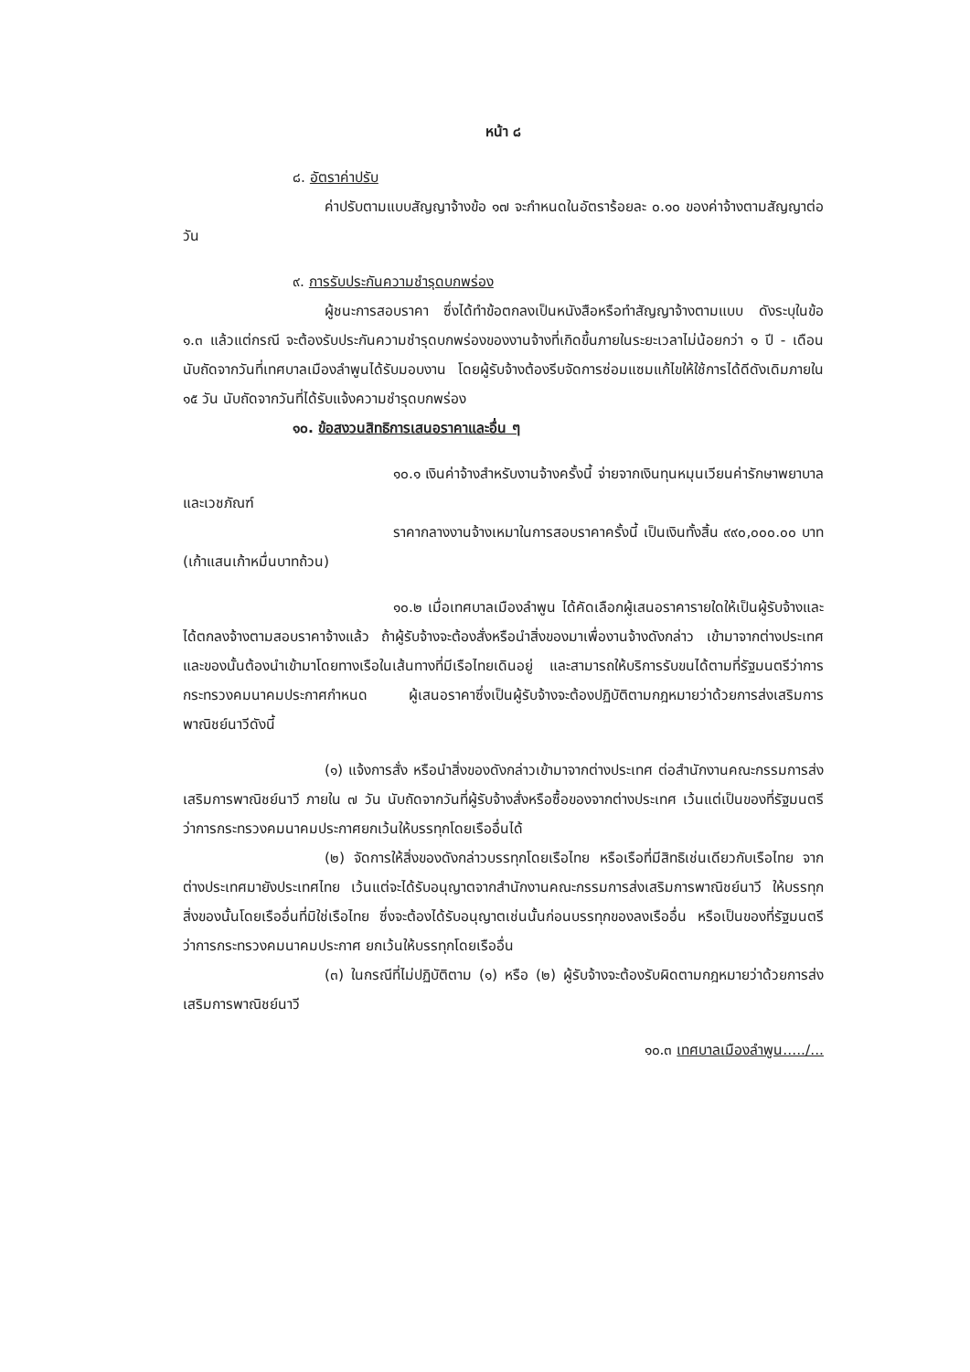หน้า ๘
๘. อัตราค่าปรับ
ค่าปรับตามแบบสัญญาจ้างข้อ ๑๗ จะกำหนดในอัตราร้อยละ ๐.๑๐ ของค่าจ้างตามสัญญาต่อวัน
๙. การรับประกันความชำรุดบกพร่อง
ผู้ชนะการสอบราคา ซึ่งได้ทำข้อตกลงเป็นหนังสือหรือทำสัญญาจ้างตามแบบ ดังระบุในข้อ ๑.๓ แล้วแต่กรณี จะต้องรับประกันความชำรุดบกพร่องของงานจ้างที่เกิดขึ้นภายในระยะเวลาไม่น้อยกว่า ๑ ปี - เดือน นับถัดจากวันที่เทศบาลเมืองลำพูนได้รับมอบงาน โดยผู้รับจ้างต้องรีบจัดการซ่อมแซมแก้ไขให้ใช้การได้ดีดังเดิมภายใน ๑๕ วัน นับถัดจากวันที่ได้รับแจ้งความชำรุดบกพร่อง
๑๐. ข้อสงวนสิทธิการเสนอราคาและอื่น ๆ
๑๐.๑ เงินค่าจ้างสำหรับงานจ้างครั้งนี้ จ่ายจากเงินทุนหมุนเวียนค่ารักษาพยาบาลและเวชภัณฑ์
ราคากลางงานจ้างเหมาในการสอบราคาครั้งนี้ เป็นเงินทั้งสิ้น ๙๙๐,๐๐๐.๐๐ บาท (เก้าแสนเก้าหมื่นบาทถ้วน)
๑๐.๒ เมื่อเทศบาลเมืองลำพูน ได้คัดเลือกผู้เสนอราคารายใดให้เป็นผู้รับจ้างและได้ตกลงจ้างตามสอบราคาจ้างแล้ว ถ้าผู้รับจ้างจะต้องสั่งหรือนำสิ่งของมาเพื่องานจ้างดังกล่าว เข้ามาจากต่างประเทศ และของนั้นต้องนำเข้ามาโดยทางเรือในเส้นทางที่มีเรือไทยเดินอยู่ และสามารถให้บริการรับขนได้ตามที่รัฐมนตรีว่าการกระทรวงคมนาคมประกาศกำหนด ผู้เสนอราคาซึ่งเป็นผู้รับจ้างจะต้องปฏิบัติตามกฎหมายว่าด้วยการส่งเสริมการพาณิชย์นาวีดังนี้
(๑) แจ้งการสั่ง หรือนำสิ่งของดังกล่าวเข้ามาจากต่างประเทศ ต่อสำนักงานคณะกรรมการส่งเสริมการพาณิชย์นาวี ภายใน ๗ วัน นับถัดจากวันที่ผู้รับจ้างสั่งหรือซื้อของจากต่างประเทศ เว้นแต่เป็นของที่รัฐมนตรีว่าการกระทรวงคมนาคมประกาศยกเว้นให้บรรทุกโดยเรืออื่นได้
(๒) จัดการให้สิ่งของดังกล่าวบรรทุกโดยเรือไทย หรือเรือที่มีสิทธิเช่นเดียวกับเรือไทย จากต่างประเทศมายังประเทศไทย เว้นแต่จะได้รับอนุญาตจากสำนักงานคณะกรรมการส่งเสริมการพาณิชย์นาวี ให้บรรทุกสิ่งของนั้นโดยเรืออื่นที่มิใช่เรือไทย ซึ่งจะต้องได้รับอนุญาตเช่นนั้นก่อนบรรทุกของลงเรืออื่น หรือเป็นของที่รัฐมนตรีว่าการกระทรวงคมนาคมประกาศ ยกเว้นให้บรรทุกโดยเรืออื่น
(๓) ในกรณีที่ไม่ปฏิบัติตาม (๑) หรือ (๒) ผู้รับจ้างจะต้องรับผิดตามกฎหมายว่าด้วยการส่งเสริมการพาณิชย์นาวี
๑๐.๓ เทศบาลเมืองลำพูน...../...